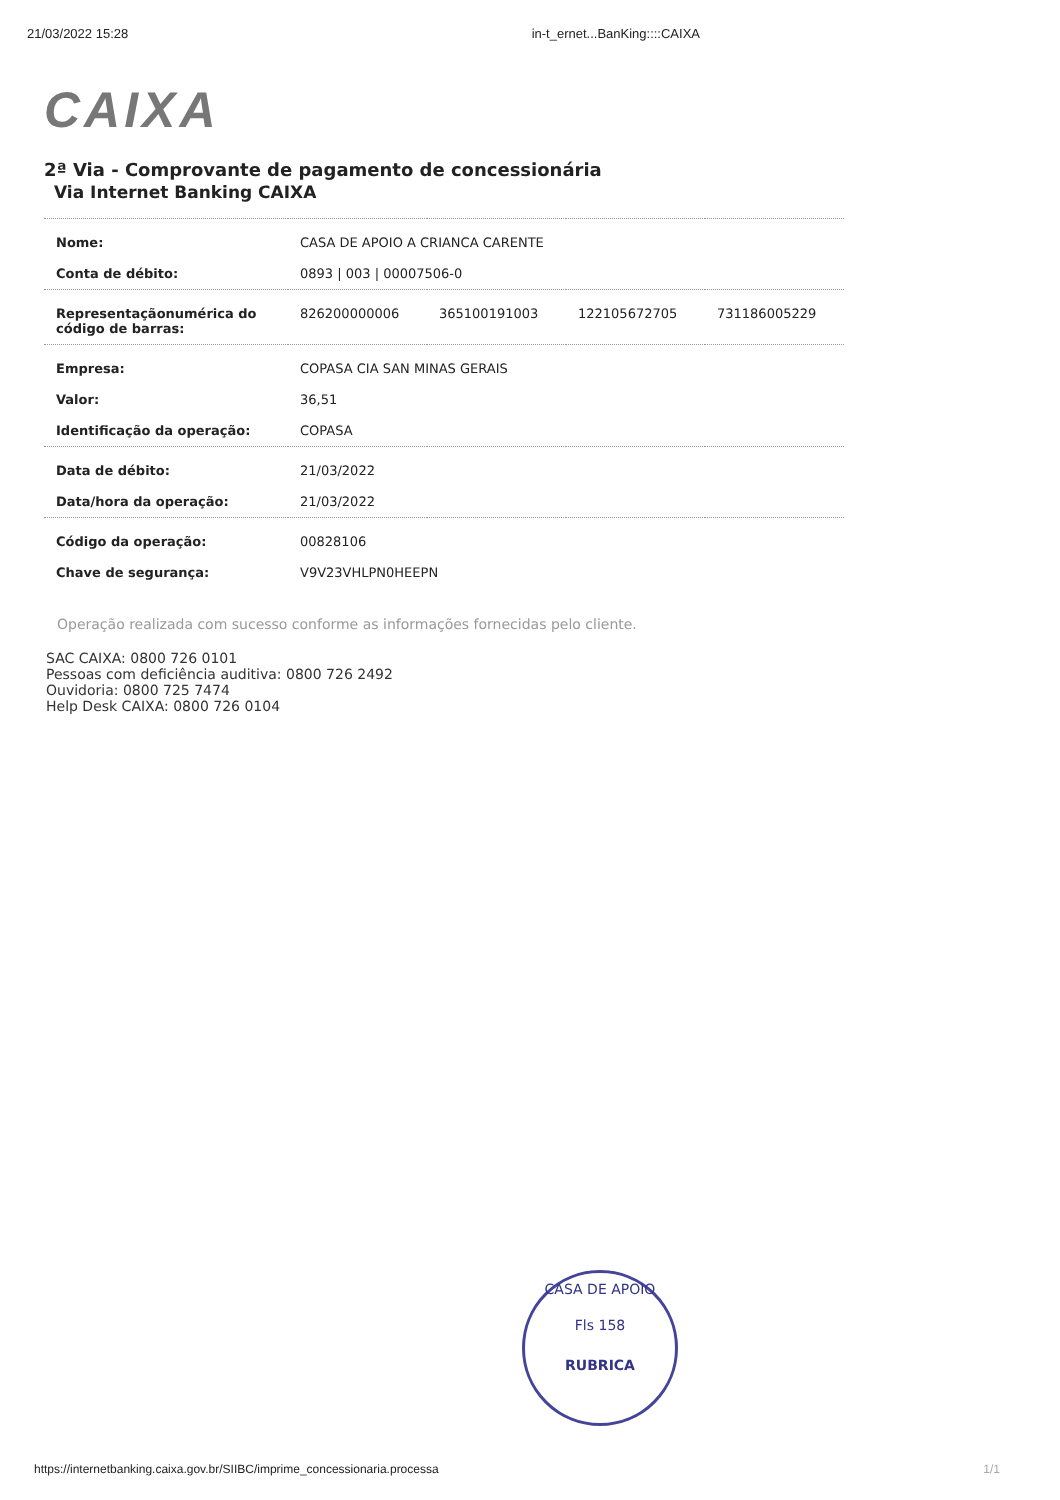21/03/2022 15:28 in-t_ernet...BanKing::::CAIXA
CAIXA
2ª Via - Comprovante de pagamento de concessionária
Via Internet Banking CAIXA
| Nome: | CASA DE APOIO A CRIANCA CARENTE | | | |
| Conta de débito: | 0893 / 003 / 00007506-0 | | | |
| Representaçãonumérica do código de barras: | 826200000006 | 365100191003 | 122105672705 | 731186005229 |
| Empresa: | COPASA CIA SAN MINAS GERAIS | | | |
| Valor: | 36,51 | | | |
| Identificação da operação: | COPASA | | | |
| Data de débito: | 21/03/2022 | | | |
| Data/hora da operação: | 21/03/2022 | | | |
| Código da operação: | 00828106 | | | |
| Chave de segurança: | V9V23VHLPN0HEEPN | | | |
Operação realizada com sucesso conforme as informações fornecidas pelo cliente.
SAC CAIXA: 0800 726 0101
Pessoas com deficiência auditiva: 0800 726 2492
Ouvidoria: 0800 725 7474
Help Desk CAIXA: 0800 726 0104
CASA DE APOIO
Fls 158
RUBRICA
https://internetbanking.caixa.gov.br/SIIBC/imprime_concessionaria.processa 1/1